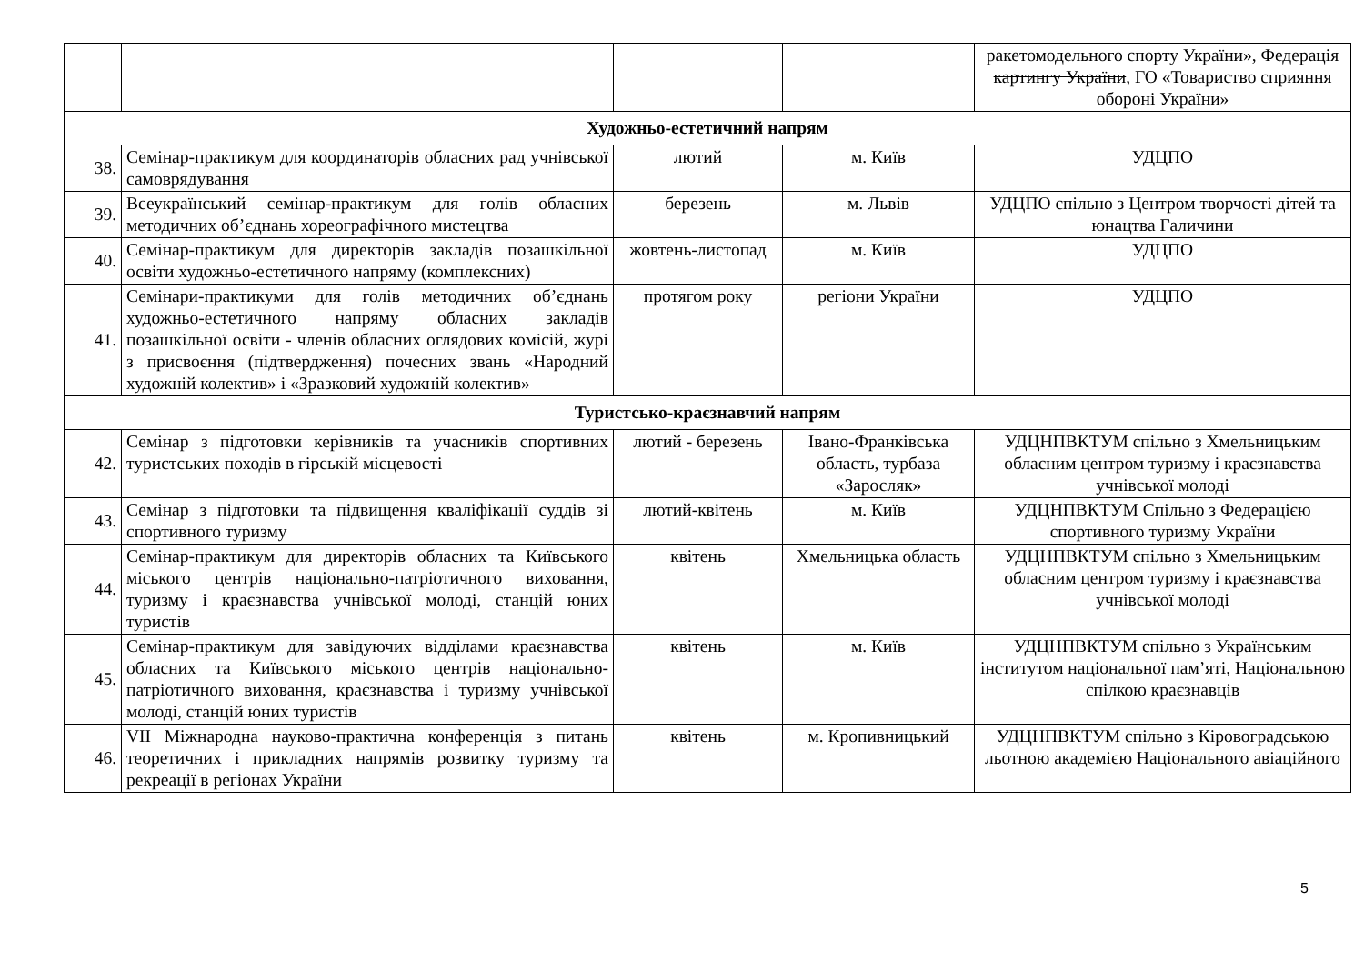| | | | | ракетомодельного спорту України», Федерація картингу України , ГО «Товариство сприяння обороні України» |
| Художньо-естетичний напрям | | | | |
| 38. | Семінар-практикум для координаторів обласних рад учнівської самоврядування | лютий | м. Київ | УДЦПО |
| 39. | Всеукраїнський семінар-практикум для голів обласних методичних об’єднань хореографічного мистецтва | березень | м. Львів | УДЦПО спільно з Центром творчості дітей та юнацтва Галичини |
| 40. | Семінар-практикум для директорів закладів позашкільної освіти художньо-естетичного напряму (комплексних) | жовтень-листопад | м. Київ | УДЦПО |
| 41. | Семінари-практикуми для голів методичних об’єднань художньо-естетичного напряму обласних закладів позашкільної освіти - членів обласних оглядових комісій, журі з присвоєння (підтвердження) почесних звань «Народний художній колектив» і «Зразковий художній колектив» | протягом року | регіони України | УДЦПО |
| Туристсько-краєзнавчий напрям | | | | |
| 42. | Семінар з підготовки керівників та учасників спортивних туристських походів в гірській місцевості | лютий - березень | Івано-Франківська область, турбаза «Заросляк» | УДЦНПВКТУМ спільно з Хмельницьким обласним центром туризму і краєзнавства учнівської молоді |
| 43. | Семінар з підготовки та підвищення кваліфікації суддів зі спортивного туризму | лютий-квітень | м. Київ | УДЦНПВКТУМ Спільно з Федерацією спортивного туризму України |
| 44. | Семінар-практикум для директорів обласних та Київського міського центрів національно-патріотичного виховання, туризму і краєзнавства учнівської молоді, станцій юних туристів | квітень | Хмельницька область | УДЦНПВКТУМ спільно з Хмельницьким обласним центром туризму і краєзнавства учнівської молоді |
| 45. | Семінар-практикум для завідуючих відділами краєзнавства обласних та Київського міського центрів національно-патріотичного виховання, краєзнавства і туризму учнівської молоді, станцій юних туристів | квітень | м. Київ | УДЦНПВКТУМ спільно з Українським інститутом національної пам’яті, Національною спілкою краєзнавців |
| 46. | VII Міжнародна науково-практична конференція з питань теоретичних і прикладних напрямів розвитку туризму та рекреації в регіонах України | квітень | м. Кропивницький | УДЦНПВКТУМ спільно з Кіровоградською льотною академією Національного авіаційного |
5